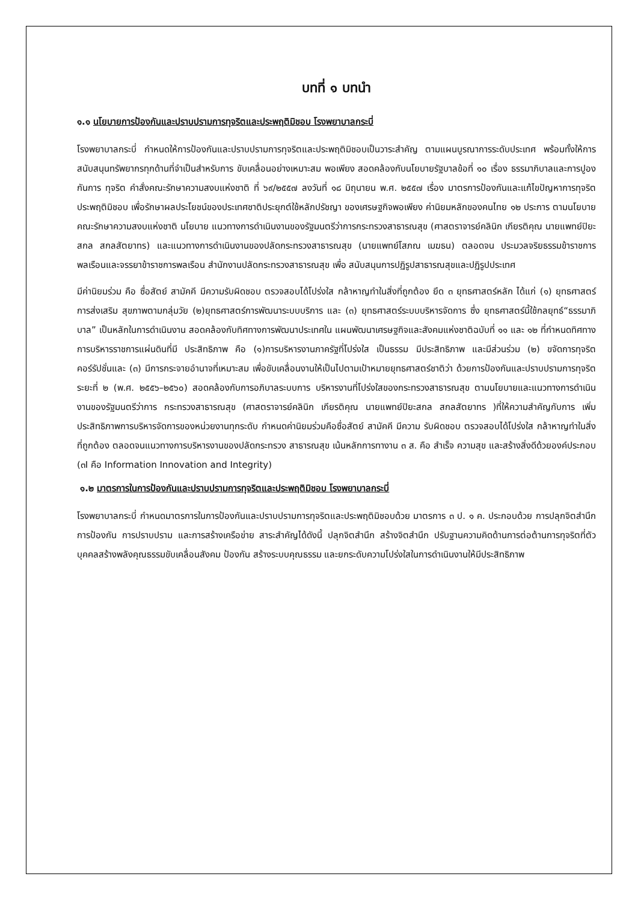บทที่ ๑ บทนำ
๑.๑ นโยบายการป้องกันและปราบปรามการทุจริตและประพฤติมิชอบ โรงพยาบาลกระบี่
โรงพยาบาลกระบี่ กำหนดให้การป้องกันและปราบปรามการทุจริตและประพฤติมิชอบเป็นวาระสำคัญ ตามแผนบูรณาการระดับประเทศ พร้อมทั้งให้การสนับสนุนทรัพยากรทุกด้านที่จำเป็นสำหรับการ ขับเคลื่อนอย่างเหมาะสม พอเพียง สอดคล้องกับนโยบายรัฐบาลข้อที่ ๑๐ เรื่อง ธรรมาภิบาลและการปูองกันการ ทุจริต คำสั่งคณะรักษาความสงบแห่งชาติ ที่ ๖๙/๒๕๕๗ ลงวันที่ ๑๘ มิถุนายน พ.ศ. ๒๕๕๗ เรื่อง มาตรการป้องกันและแก้ไขปัญหาการทุจริตประพฤติมิชอบ เพื่อรักษาผลประโยชน์ของประเทศชาติประยุกต์ใช้หลักปรัชญา ของเศรษฐกิจพอเพียง ค่านิยมหลักของคนไทย ๑๒ ประการ ตามนโยบายคณะรักษาความสงบแห่งชาติ นโยบาย แนวทางการดำเนินงานของรัฐมนตรีว่าการกระทรวงสาธารณสุข (ศาสตราจารย์คลินิก เกียรติคุณ นายแพทย์ปิยะ สกล สกลสัตยาทร) และแนวทางการดำเนินงานของปลัดกระทรวงสาธารณสุข (นายแพทย์โสภณ เมฆธน) ตลอดจน ประมวลจริยธรรมข้าราชการพลเรือนและจรรยาข้าราชการพลเรือน สำนักงานปลัดกระทรวงสาธารณสุข เพื่อ สนับสนุนการปฏิรูปสาธารณสุขและปฏิรูปประเทศ
มีค่านิยมร่วม คือ ซื่อสัตย์ สามัคคี มีความรับผิดชอบ ตรวจสอบได้โปร่งใส กล้าหาญทำในสิ่งที่ถูกต้อง ยึด ๓ ยุทธศาสตร์หลัก ได้แก่ (๑) ยุทธศาสตร์การส่งเสริม สุขภาพตามกลุ่มวัย (๒)ยุทธศาสตร์การพัฒนาระบบบริการ และ (๓) ยุทธศาสตร์ระบบบริหารจัดการ ซึ่ง ยุทธศาสตร์นี้ใช้กลยุทธ์“ธรรมาภิบาล” เป็นหลักในการดำเนินงาน สอดคล้องกับทิศทางการพัฒนาประเทศใน แผนพัฒนาเศรษฐกิจและสังคมแห่งชาติฉบับที่ ๑๑ และ ๑๒ ที่กำหนดทิศทางการบริหารราชการแผ่นดินที่มี ประสิทธิภาพ คือ (๑)การบริหารงานภาครัฐที่โปร่งใส เป็นธรรม มีประสิทธิภาพ และมีส่วนร่วม (๒) ขจัดการทุจริต คอร์รัปชั่นและ (๓) มีการกระจายอำนาจที่เหมาะสม เพื่อขับเคลื่อนงานให้เป็นไปตามเป้าหมายยุทธศาสตร์ชาติว่า ด้วยการป้องกันและปราบปรามการทุจริต ระยะที่ ๒ (พ.ศ. ๒๕๕๖–๒๕๖๐) สอดคล้องกับการอภิบาลระบบการ บริหารงานที่โปร่งใสของกระทรวงสาธารณสุข ตามนโยบายและแนวทางการดำเนินงานของรัฐมนตรีว่าการ กระทรวงสาธารณสุข (ศาสตราจารย์คลินิก เกียรติคุณ นายแพทย์ปิยะสกล สกลสัตยาทร )ที่ให้ความสำคัญกับการ เพิ่มประสิทธิภาพการบริหารจัดการของหน่วยงานทุกระดับ กำหนดค่านิยมร่วมคือซื่อสัตย์ สามัคคี มีความ รับผิดชอบ ตรวจสอบได้โปร่งใส กล้าหาญทำในสิ่งที่ถูกต้อง ตลอดจนแนวทางการบริหารงานของปลัดกระทรวง สาธารณสุข เน้นหลักการทางาน ๓ ส. คือ สำเร็จ ความสุข และสร้างสิ่งดีด้วยองค์ประกอบ (๓I คือ Information Innovation and Integrity)
๑.๒ มาตรการในการป้องกันและปราบปรามการทุจริตและประพฤติมิชอบ โรงพยาบาลกระบี่
โรงพยาบาลกระบี่ กำหนดมาตรการในการป้องกันและปราบปรามการทุจริตและประพฤติมิชอบด้วย มาตรการ ๓ ป. ๑ ค. ประกอบด้วย การปลุกจิตสำนึก การป้องกัน การปราบปราม และการสร้างเครือข่าย สาระสำคัญได้ดังนี้ ปลุกจิตสำนึก สร้างจิตสำนึก ปรับฐานความคิดด้านการต่อต้านการทุจริตที่ตัวบุคคลสร้างพลังคุณธรรมขับเคลื่อนสังคม ป้องกัน สร้างระบบคุณธรรม และยกระดับความโปร่งใสในการดำเนินงานให้มีประสิทธิภาพ